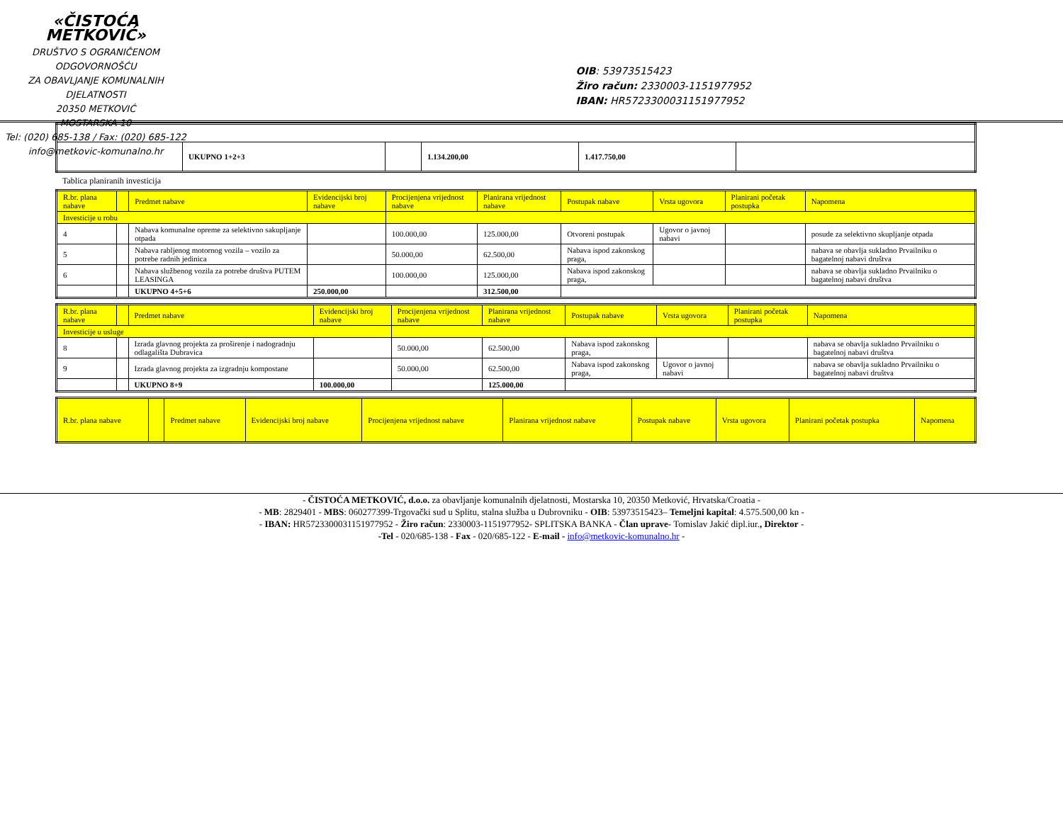«ČISTOĆA METKOVIĆ»
DRUŠTVO S OGRANIČENOM ODGOVORNOŠĆU
ZA OBAVLJANJE KOMUNALNIH DJELATNOSTI
20350 METKOVIĆ
MOSTARSKA 10
Tel: (020) 685-138 / Fax: (020) 685-122
info@metkovic-komunalno.hr
OIB: 53973515423
Žiro račun: 2330003-1151977952
IBAN: HR5723300031151977952
| | UKUPNO 1+2+3 | | 1.134.200,00 | 1.417.750,00 | |
Tablica planiranih investicija
| R.br. plana nabave | | Predmet nabave | Evidencijski broj nabave | Procijenjena vrijednost nabave | Planirana vrijednost nabave | Postupak nabave | Vrsta ugovora | Planirani početak postupka | Napomena |
| --- | --- | --- | --- | --- | --- | --- | --- | --- | --- |
| Investicije u robu | | | | | | | | | |
| 4 | | Nabava komunalne opreme za selektivno sakupljanje otpada | | 100.000,00 | 125.000,00 | Otvoreni postupak | Ugovor o javnoj nabavi | | posude za selektivno skupljanje otpada |
| 5 | | Nabava rabljenog motornog vozila – vozilo za potrebe radnih jedinica | | 50.000,00 | 62.500,00 | Nabava ispod zakonskog praga, | | | nabava se obavlja sukladno Prvailniku o bagatelnoj nabavi društva |
| 6 | | Nabava službenog vozila za potrebe društva PUTEM LEASINGA | | 100.000,00 | 125.000,00 | Nabava ispod zakonskog praga, | | | nabava se obavlja sukladno Prvailniku o bagatelnoj nabavi društva |
| | | UKUPNO 4+5+6 | 250.000,00 | | 312.500,00 | | | | |
| R.br. plana nabave | | Predmet nabave | Evidencijski broj nabave | Procijenjena vrijednost nabave | Planirana vrijednost nabave | Postupak nabave | Vrsta ugovora | Planirani početak postupka | Napomena |
| --- | --- | --- | --- | --- | --- | --- | --- | --- | --- |
| Investicije u usluge | | | | | | | | | |
| 8 | | Izrada glavnog projekta za proširenje i nadogradnju odlagališta Dubravica | | 50.000,00 | 62.500,00 | Nabava ispod zakonskog praga, | | | nabava se obavlja sukladno Prvailniku o bagatelnoj nabavi društva |
| 9 | | Izrada glavnog projekta za izgradnju kompostane | | 50.000,00 | 62.500,00 | Nabava ispod zakonskog praga, | Ugovor o javnoj nabavi | | nabava se obavlja sukladno Prvailniku o bagatelnoj nabavi društva |
| | | UKUPNO 8+9 | 100.000,00 | | 125.000,00 | | | | |
| R.br. plana nabave | | Predmet nabave | Evidencijski broj nabave | Procijenjena vrijednost nabave | Planirana vrijednost nabave | Postupak nabave | Vrsta ugovora | Planirani početak postupka | Napomena |
| --- | --- | --- | --- | --- | --- | --- | --- | --- | --- |
- ČISTOĆA METKOVIĆ, d.o.o. za obavljanje komunalnih djelatnosti, Mostarska 10, 20350 Metković, Hrvatska/Croatia -
- MB: 2829401 - MBS: 060277399-Trgovački sud u Splitu, stalna služba u Dubrovniku - OIB: 53973515423– Temeljni kapital: 4.575.500,00 kn -
- IBAN: HR5723300031151977952 - Žiro račun: 2330003-1151977952- SPLITSKA BANKA - Član uprave- Tomislav Jakić dipl.iur., Direktor -
-Tel - 020/685-138 - Fax - 020/685-122 - E-mail - info@metkovic-komunalno.hr -